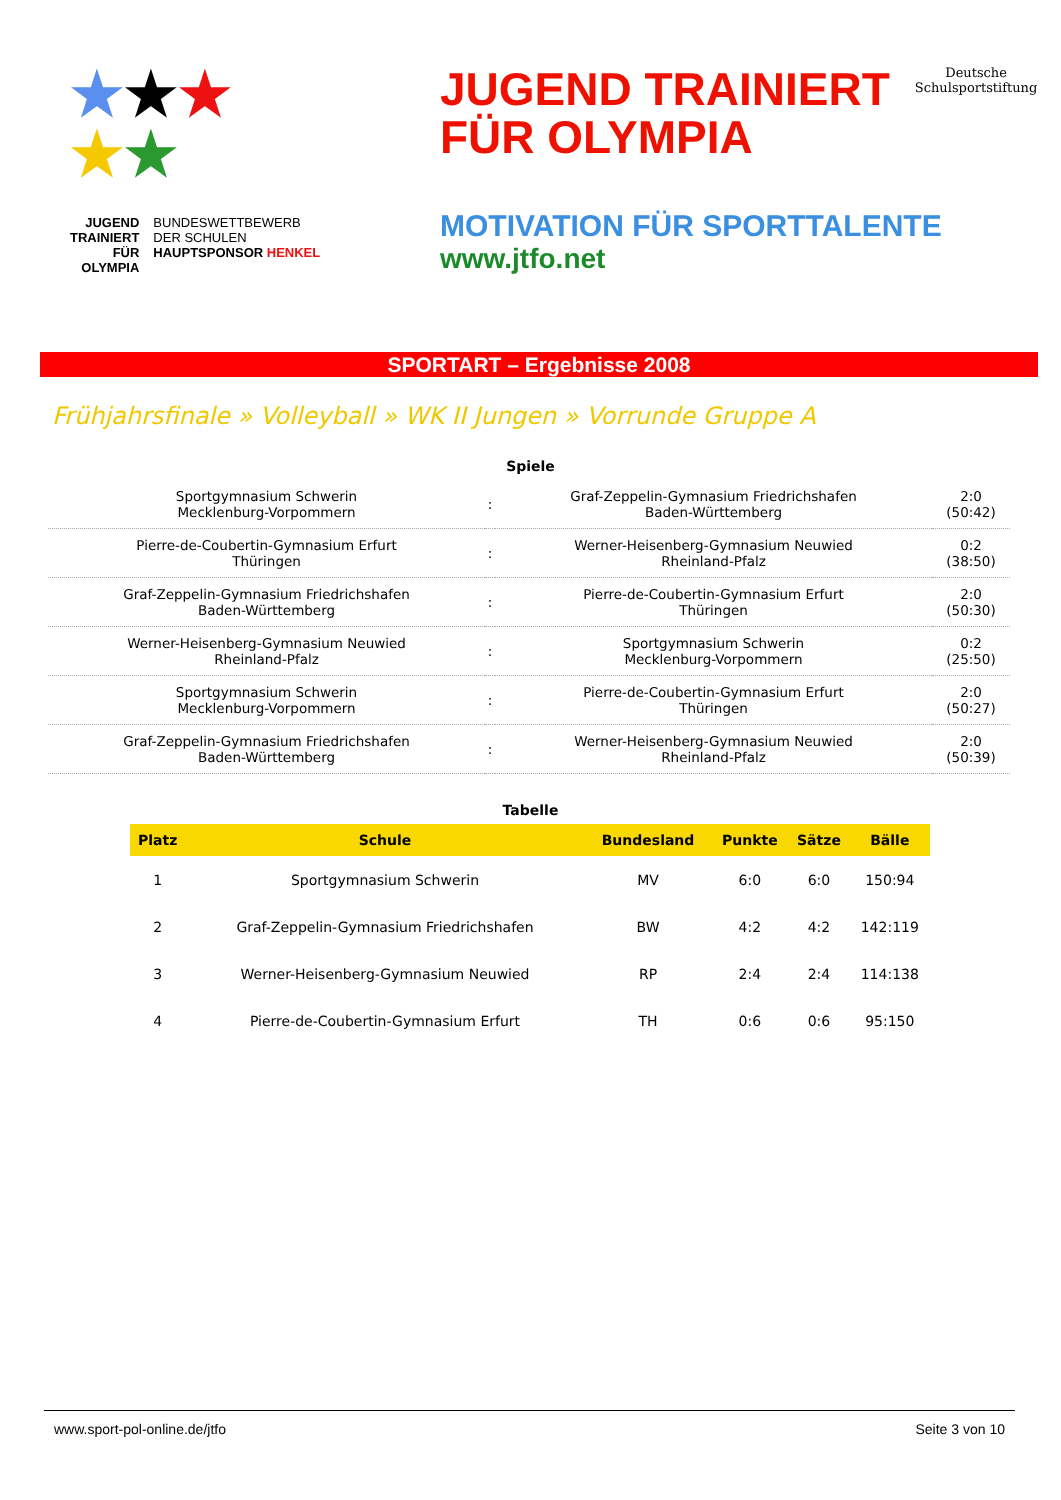★★★
★★
JUGEND
TRAINIERT
FÜR
OLYMPIA
BUNDESWETTBEWERB
DER SCHULEN
HAUPTSPONSOR HENKEL
JUGEND TRAINIERT
FÜR OLYMPIA
Deutsche
Schulsportstiftung
MOTIVATION FÜR SPORTTALENTE
www.jtfo.net
SPORTART – Ergebnisse 2008
Frühjahrsfinale » Volleyball » WK II Jungen » Vorrunde Gruppe A
Spiele
| Sportgymnasium Schwerin Mecklenburg-Vorpommern | : | Graf-Zeppelin-Gymnasium Friedrichshafen Baden-Württemberg | 2:0 (50:42) |
| Pierre-de-Coubertin-Gymnasium Erfurt Thüringen | : | Werner-Heisenberg-Gymnasium Neuwied Rheinland-Pfalz | 0:2 (38:50) |
| Graf-Zeppelin-Gymnasium Friedrichshafen Baden-Württemberg | : | Pierre-de-Coubertin-Gymnasium Erfurt Thüringen | 2:0 (50:30) |
| Werner-Heisenberg-Gymnasium Neuwied Rheinland-Pfalz | : | Sportgymnasium Schwerin Mecklenburg-Vorpommern | 0:2 (25:50) |
| Sportgymnasium Schwerin Mecklenburg-Vorpommern | : | Pierre-de-Coubertin-Gymnasium Erfurt Thüringen | 2:0 (50:27) |
| Graf-Zeppelin-Gymnasium Friedrichshafen Baden-Württemberg | : | Werner-Heisenberg-Gymnasium Neuwied Rheinland-Pfalz | 2:0 (50:39) |
Tabelle
| Platz | Schule | Bundesland | Punkte | Sätze | Bälle |
| --- | --- | --- | --- | --- | --- |
| 1 | Sportgymnasium Schwerin | MV | 6:0 | 6:0 | 150:94 |
| 2 | Graf-Zeppelin-Gymnasium Friedrichshafen | BW | 4:2 | 4:2 | 142:119 |
| 3 | Werner-Heisenberg-Gymnasium Neuwied | RP | 2:4 | 2:4 | 114:138 |
| 4 | Pierre-de-Coubertin-Gymnasium Erfurt | TH | 0:6 | 0:6 | 95:150 |
www.sport-pol-online.de/jtfo Seite 3 von 10